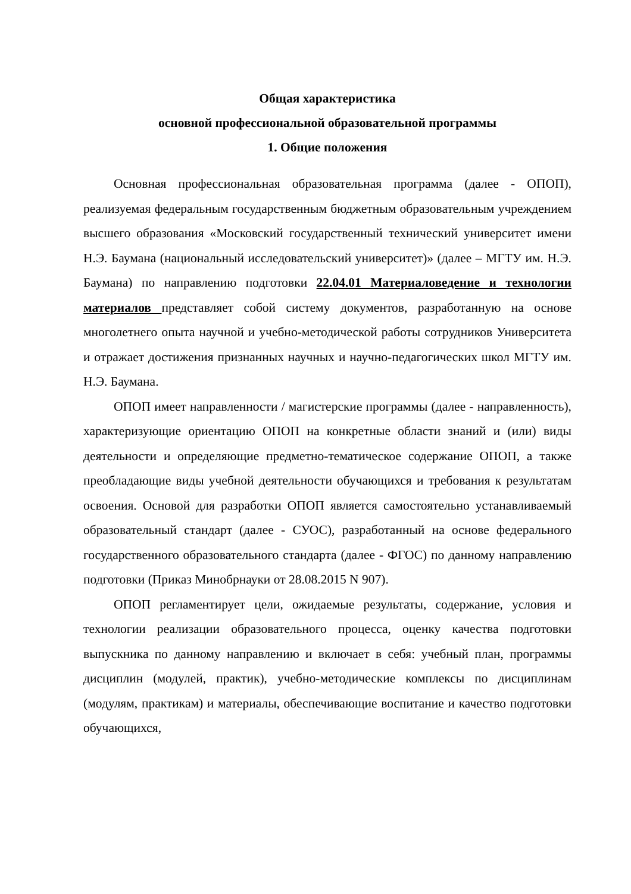Общая характеристика
основной профессиональной образовательной программы
1. Общие положения
Основная профессиональная образовательная программа (далее - ОПОП), реализуемая федеральным государственным бюджетным образовательным учреждением высшего образования «Московский государственный технический университет имени Н.Э. Баумана (национальный исследовательский университет)» (далее – МГТУ им. Н.Э. Баумана) по направлению подготовки 22.04.01 Материаловедение и технологии материалов представляет собой систему документов, разработанную на основе многолетнего опыта научной и учебно-методической работы сотрудников Университета и отражает достижения признанных научных и научно-педагогических школ МГТУ им. Н.Э. Баумана.
ОПОП имеет направленности / магистерские программы (далее - направленность), характеризующие ориентацию ОПОП на конкретные области знаний и (или) виды деятельности и определяющие предметно-тематическое содержание ОПОП, а также преобладающие виды учебной деятельности обучающихся и требования к результатам освоения. Основой для разработки ОПОП является самостоятельно устанавливаемый образовательный стандарт (далее - СУОС), разработанный на основе федерального государственного образовательного стандарта (далее - ФГОС) по данному направлению подготовки (Приказ Минобрнауки от 28.08.2015 N 907).
ОПОП регламентирует цели, ожидаемые результаты, содержание, условия и технологии реализации образовательного процесса, оценку качества подготовки выпускника по данному направлению и включает в себя: учебный план, программы дисциплин (модулей, практик), учебно-методические комплексы по дисциплинам (модулям, практикам) и материалы, обеспечивающие воспитание и качество подготовки обучающихся,